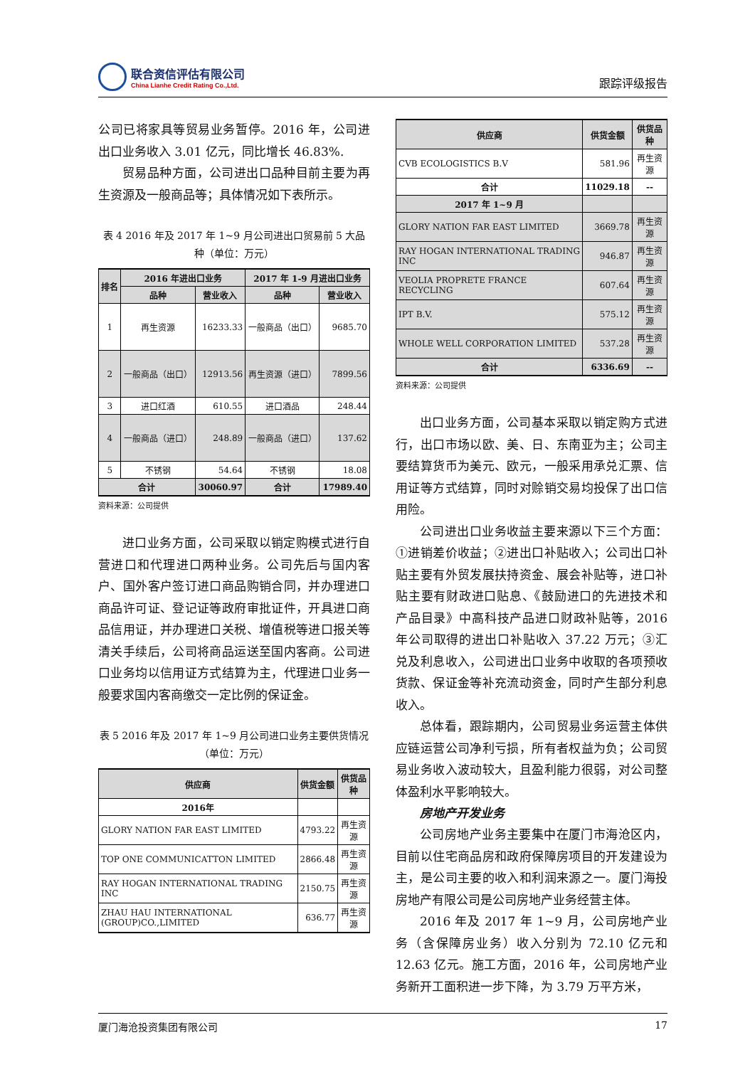联合资信评估有限公司
China Lianhe Credit Rating Co.,Ltd.
跟踪评级报告
公司已将家具等贸易业务暂停。2016 年，公司进出口业务收入 3.01 亿元，同比增长 46.83%.
贸易品种方面，公司进出口品种目前主要为再生资源及一般商品等；具体情况如下表所示。
表 4 2016 年及 2017 年 1~9 月公司进出口贸易前 5 大品种（单位：万元）
| 排名 | 2016 年进出口业务 | | 2017 年 1-9 月进出口业务 | |
| --- | --- | --- | --- | --- |
| | 品种 | 营业收入 | 品种 | 营业收入 |
| 1 | 再生资源 | 16233.33 | 一般商品（出口） | 9685.70 |
| 2 | 一般商品（出口） | 12913.56 | 再生资源（进口） | 7899.56 |
| 3 | 进口红酒 | 610.55 | 进口酒品 | 248.44 |
| 4 | 一般商品（进口） | 248.89 | 一般商品（进口） | 137.62 |
| 5 | 不锈钢 | 54.64 | 不锈钢 | 18.08 |
| 合计 | | 30060.97 | 合计 | 17989.40 |
资料来源：公司提供
进口业务方面，公司采取以销定购模式进行自营进口和代理进口两种业务。公司先后与国内客户、国外客户签订进口商品购销合同，并办理进口商品许可证、登记证等政府审批证件，开具进口商品信用证，并办理进口关税、增值税等进口报关等清关手续后，公司将商品运送至国内客商。公司进口业务均以信用证方式结算为主，代理进口业务一般要求国内客商缴交一定比例的保证金。
表 5 2016 年及 2017 年 1~9 月公司进口业务主要供货情况（单位：万元）
| 供应商 | 供货金额 | 供货品种 |
| --- | --- | --- |
| 2016年 | | |
| GLORY NATION FAR EAST LIMITED | 4793.22 | 再生资源 |
| TOP ONE COMMUNICATTON LIMITED | 2866.48 | 再生资源 |
| RAY HOGAN INTERNATIONAL TRADING INC | 2150.75 | 再生资源 |
| ZHAU HAU INTERNATIONAL (GROUP)CO.,LIMITED | 636.77 | 再生资源 |
| 供应商 | 供货金额 | 供货品种 |
| --- | --- | --- |
| CVB ECOLOGISTICS B.V | 581.96 | 再生资源 |
| 合计 | 11029.18 | -- |
| 2017 年 1~9 月 | | |
| GLORY NATION FAR EAST LIMITED | 3669.78 | 再生资源 |
| RAY HOGAN INTERNATIONAL TRADING INC | 946.87 | 再生资源 |
| VEOLIA PROPRETE FRANCE RECYCLING | 607.64 | 再生资源 |
| IPT B.V. | 575.12 | 再生资源 |
| WHOLE WELL CORPORATION LIMITED | 537.28 | 再生资源 |
| 合计 | 6336.69 | -- |
资料来源：公司提供
出口业务方面，公司基本采取以销定购方式进行，出口市场以欧、美、日、东南亚为主；公司主要结算货币为美元、欧元，一般采用承兑汇票、信用证等方式结算，同时对赊销交易均投保了出口信用险。
公司进出口业务收益主要来源以下三个方面：①进销差价收益；②进出口补贴收入；公司出口补贴主要有外贸发展扶持资金、展会补贴等，进口补贴主要有财政进口贴息、《鼓励进口的先进技术和产品目录》中高科技产品进口财政补贴等，2016 年公司取得的进出口补贴收入 37.22 万元；③汇兑及利息收入，公司进出口业务中收取的各项预收货款、保证金等补充流动资金，同时产生部分利息收入。
总体看，跟踪期内，公司贸易业务运营主体供应链运营公司净利亏损，所有者权益为负；公司贸易业务收入波动较大，且盈利能力很弱，对公司整体盈利水平影响较大。
房地产开发业务
公司房地产业务主要集中在厦门市海沧区内，目前以住宅商品房和政府保障房项目的开发建设为主，是公司主要的收入和利润来源之一。厦门海投房地产有限公司是公司房地产业务经营主体。
2016 年及 2017 年 1~9 月，公司房地产业务（含保障房业务）收入分别为 72.10 亿元和 12.63 亿元。施工方面，2016 年，公司房地产业务新开工面积进一步下降，为 3.79 万平方米，
厦门海沧投资集团有限公司 17